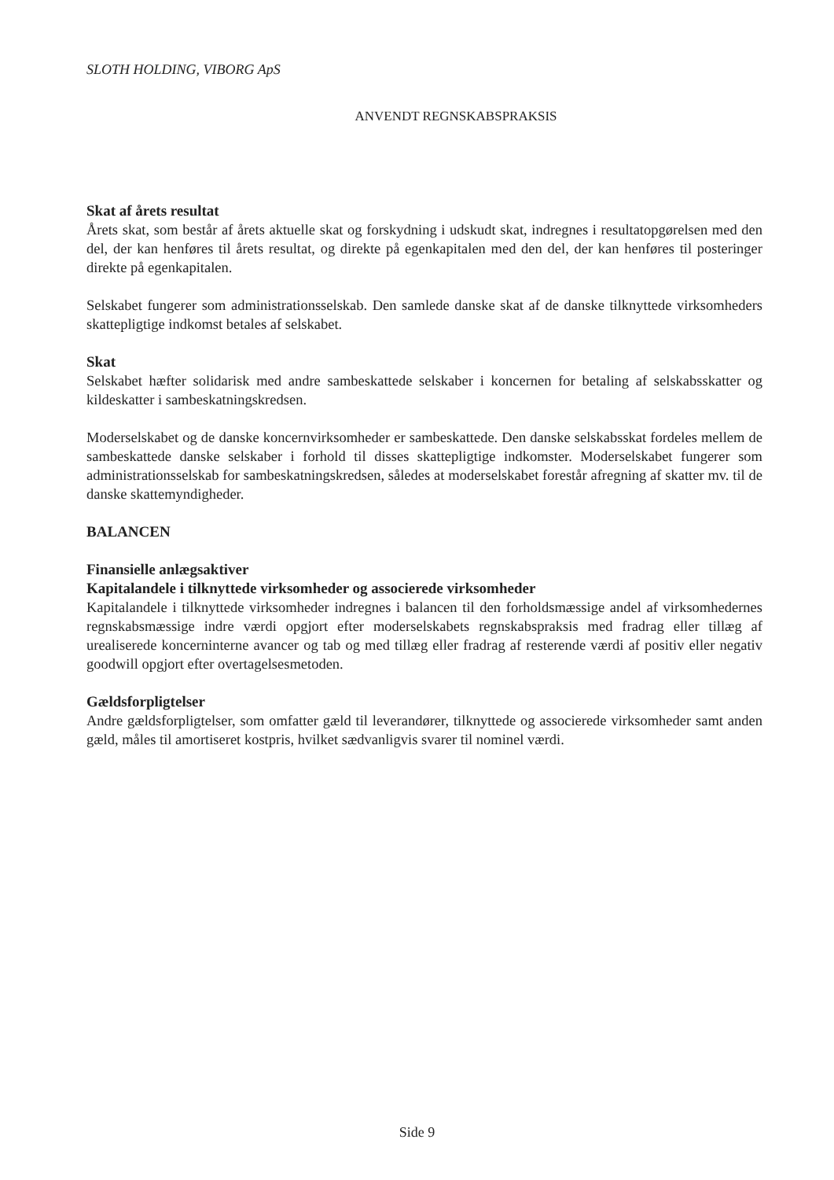SLOTH HOLDING, VIBORG ApS
ANVENDT REGNSKABSPRAKSIS
Skat af årets resultat
Årets skat, som består af årets aktuelle skat og forskydning i udskudt skat, indregnes i resultatopgørelsen med den del, der kan henføres til årets resultat, og direkte på egenkapitalen med den del, der kan henføres til posteringer direkte på egenkapitalen.
Selskabet fungerer som administrationsselskab. Den samlede danske skat af de danske tilknyttede virksomheders skattepligtige indkomst betales af selskabet.
Skat
Selskabet hæfter solidarisk med andre sambeskattede selskaber i koncernen for betaling af selskabsskatter og kildeskatter i sambeskatningskredsen.
Moderselskabet og de danske koncernvirksomheder er sambeskattede. Den danske selskabsskat fordeles mellem de sambeskattede danske selskaber i forhold til disses skattepligtige indkomster. Moderselskabet fungerer som administrationsselskab for sambeskatningskredsen, således at moderselskabet forestår afregning af skatter mv. til de danske skattemyndigheder.
BALANCEN
Finansielle anlægsaktiver
Kapitalandele i tilknyttede virksomheder og associerede virksomheder
Kapitalandele i tilknyttede virksomheder indregnes i balancen til den forholdsmæssige andel af virksomhedernes regnskabsmæssige indre værdi opgjort efter moderselskabets regnskabspraksis med fradrag eller tillæg af urealiserede koncerninterne avancer og tab og med tillæg eller fradrag af resterende værdi af positiv eller negativ goodwill opgjort efter overtagelsesmetoden.
Gældsforpligtelser
Andre gældsforpligtelser, som omfatter gæld til leverandører, tilknyttede og associerede virksomheder samt anden gæld, måles til amortiseret kostpris, hvilket sædvanligvis svarer til nominel værdi.
Side 9